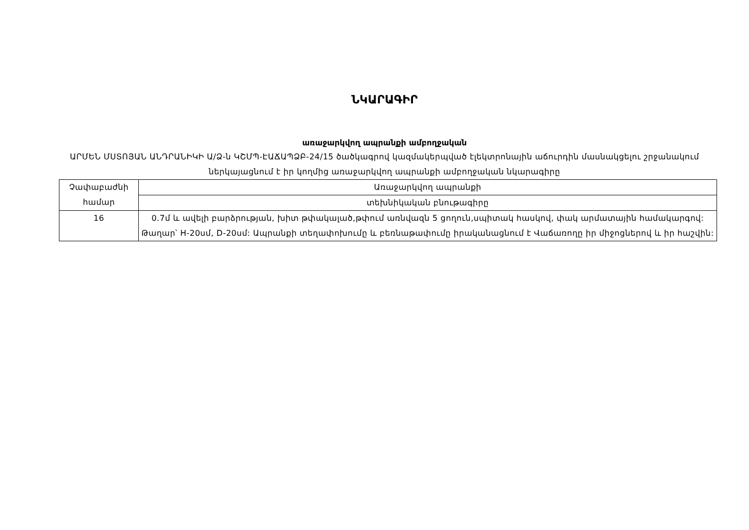ՆԿԱՐԱԳԻՐ
առաջարկվող ապրանքի ամբողջական
ԱՐՄԵՆ ՄՍՏՈՅԱՆ ԱՆԴՐԱՆԻԿԻ Ա/Ձ-ն ԿՇՄՊ-ԷԱՃԱՊՁԲ-24/15 ծածկագրով կազմակերպված էլեկտրոնային աճուրդին մասնակցելու շրջանակում ներկայացնում է իր կողմից առաջարկվող ապրանքի ամբողջական նկարագիրը
| Չափաբաժնի համար | Առաջարկվող ապրանքի |
| | տեխնիկական բնութագիրը |
| 16 | 0.7մ և ավելի բարձրության, խիտ թփակալած,թփում առնվազն 5 ցողուն,սպիտակ հասկով, փակ արմատային համակարգով: Թաղար՝ H-20սմ, D-20սմ: Ապրանքի տեղափոխումը և բեռնաթափումը իրականացնում է Վաճառողը իր միջոցներով և իր հաշվին: |